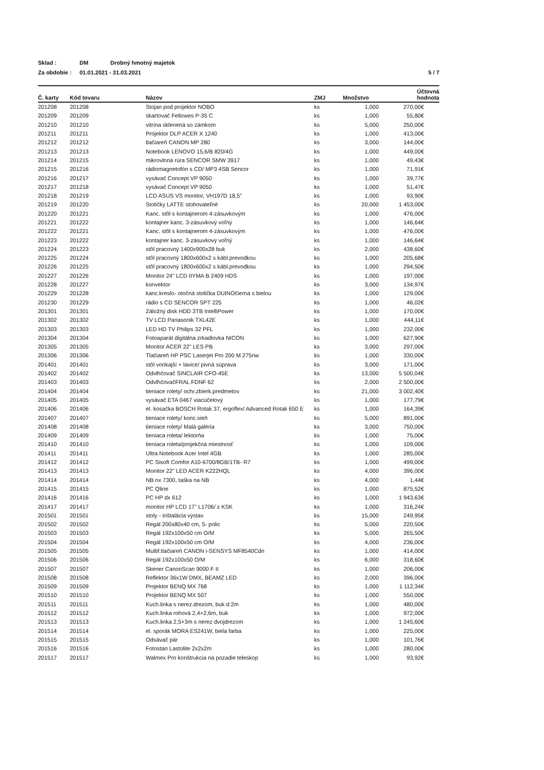Sklad : DM Drobný hmotný majetok
Za obdobie : 01.01.2021 - 31.03.2021 5 / 7
| Č. karty | Kód tovaru | Názov | ZMJ | Množstvo | Účtovná hodnota |
| --- | --- | --- | --- | --- | --- |
| 201208 | 201208 | Stojan pod projektor NOBO | ks | 1,000 | 270,00€ |
| 201209 | 201209 | skartovač Fellowes P-35 C | ks | 1,000 | 55,80€ |
| 201210 | 201210 | vitrína sklenená so zámkom | ks | 5,000 | 250,00€ |
| 201211 | 201211 | Projektor DLP ACER X 1240 | ks | 1,000 | 413,00€ |
| 201212 | 201212 | tlačiareň CANON MP 280 | ks | 3,000 | 144,00€ |
| 201213 | 201213 | Notebook LENOVO 15,6/B 820/4G | ks | 1,000 | 449,00€ |
| 201214 | 201215 | mikrovlnná rúra SENCOR SMW 3917 | ks | 1,000 | 49,43€ |
| 201215 | 201216 | rádiomagnetofón s CD/ MP3 4SB Sencor | ks | 1,000 | 71,91€ |
| 201216 | 201217 | vysávač Concept VP 9050 | ks | 1,000 | 39,77€ |
| 201217 | 201218 | vysávač Concept VP 9050 | ks | 1,000 | 51,47€ |
| 201218 | 201219 | LCD ASUS VS monitor, VH197D 18,5" | ks | 1,000 | 93,90€ |
| 201219 | 201220 | Stoličky LATTE stohovateľné | ks | 20,000 | 1 453,00€ |
| 201220 | 201221 | Kanc. stôl s kontajnerom 4-zásuvkovým | ks | 1,000 | 476,00€ |
| 201221 | 201222 | kontajner kanc. 3-zásuvkový voľný | ks | 1,000 | 146,64€ |
| 201222 | 201221 | Kanc. stôl s kontajnerom 4-zásuvkovým | ks | 1,000 | 476,00€ |
| 201223 | 201222 | kontajner kanc. 3-zásuvkový voľný | ks | 1,000 | 146,64€ |
| 201224 | 201223 | stôl pracovný 1400x900x28 buk | ks | 2,000 | 438,60€ |
| 201225 | 201224 | stôl pracovný 1800x600x2 s kábl.prevodkou | ks | 1,000 | 205,68€ |
| 201226 | 201225 | stôl pracovný 1800x600x2 s kábl.prevodkou | ks | 1,000 | 294,50€ |
| 201227 | 201226 | Monitor 24" LCD IIYMA B 2409 HDS | ks | 1,000 | 197,00€ |
| 201228 | 201227 | konvektor | ks | 3,000 | 134,97€ |
| 201229 | 201228 | kanc.kreslo- otočná stolička DUINOčierna s bielou | ks | 1,000 | 129,00€ |
| 201230 | 201229 | rádio s CD SENCOR SPT 225 | ks | 1,000 | 46,02€ |
| 201301 | 201301 | Záložný disk HDD 3TB IntelliPower | ks | 1,000 | 170,00€ |
| 201302 | 201302 | TV LCD Panasonik TXL42E | ks | 1,000 | 444,11€ |
| 201303 | 201303 | LED HD TV Philips 32 PFL | ks | 1,000 | 232,00€ |
| 201304 | 201304 | Fotoaparát digitálna zrkadlovka NICON | ks | 1,000 | 627,90€ |
| 201305 | 201305 | Monitor ACER 22" LES PB | ks | 3,000 | 297,00€ |
| 201306 | 201306 | Tlačiareň HP PSC Laserjet Pro 200 M 275nw | ks | 1,000 | 330,00€ |
| 201401 | 201401 | stôl vonkajší + lavice/ pivná súprava | ks | 3,000 | 171,00€ |
| 201402 | 201402 | Odvlhčovač SINCLAIR CFO-45E | ks | 13,000 | 5 500,04€ |
| 201403 | 201403 | OdvlhčovačFRAL FDNF 62 | ks | 2,000 | 2 500,00€ |
| 201404 | 201404 | tieniace rolety/ ochr.zbierk.predmetov | ks | 21,000 | 3 002,40€ |
| 201405 | 201405 | vysávač ETA 0467 viacúčelový | ks | 1,000 | 177,79€ |
| 201406 | 201406 | el. kosačka BOSCH Rotak 37, ergoflex/ Advanced Rotak 650 E | ks | 1,000 | 164,39€ |
| 201407 | 201407 | tieniace rolety/ konc.sieň | ks | 5,000 | 891,00€ |
| 201408 | 201408 | tieniace rolety/ Malá galéria | ks | 3,000 | 750,00€ |
| 201409 | 201409 | tieniaca roleta/ lektorňa | ks | 1,000 | 75,00€ |
| 201410 | 201410 | tieniaca roleta/projekčná miestnosť | ks | 1,000 | 109,00€ |
| 201411 | 201411 | Ultra Notebook Acer Intel 4GB | ks | 1,000 | 285,00€ |
| 201412 | 201412 | PC Sisoft Comfor A10-6700/8GB/1TB- R7 | ks | 1,000 | 499,00€ |
| 201413 | 201413 | Monitor 22" LED ACER K222HQL | ks | 4,000 | 396,00€ |
| 201414 | 201414 | NB nx 7300, taška na NB | ks | 4,000 | 1,44€ |
| 201415 | 201415 | PC Qline | ks | 1,000 | 875,52€ |
| 201416 | 201416 | PC HP dx 612 | ks | 1,000 | 1 943,63€ |
| 201417 | 201417 | monitor HP LCD 17" L1706/ z KSK | ks | 1,000 | 316,24€ |
| 201501 | 201501 | stoly - inštalácia výstav | ks | 15,000 | 249,95€ |
| 201502 | 201502 | Regál 200x80x40 cm, 5- polic | ks | 5,000 | 220,50€ |
| 201503 | 201503 | Regál 192x100x50 cm O/M | ks | 5,000 | 265,50€ |
| 201504 | 201504 | Regál 192x100x50 cm O/M | ks | 4,000 | 236,00€ |
| 201505 | 201505 | Multif.tlačiareň CANON i-SENSYS MF8540Cdn | ks | 1,000 | 414,00€ |
| 201506 | 201506 | Regál 192x100x50 O/M | ks | 6,000 | 318,60€ |
| 201507 | 201507 | Skener CanonScan 9000 F II | ks | 1,000 | 206,00€ |
| 201508 | 201508 | Reflektor 36x1W DMX, BEAMZ LED | ks | 2,000 | 396,00€ |
| 201509 | 201509 | Projektor BENQ MX 768 | ks | 1,000 | 1 112,34€ |
| 201510 | 201510 | Projektor BENQ MX 507 | ks | 1,000 | 550,00€ |
| 201511 | 201511 | Kuch.linka s nerez.drezom, buk d:2m | ks | 1,000 | 480,00€ |
| 201512 | 201512 | Kuch.linka rohová 2,4+2,6m, buk | ks | 1,000 | 972,00€ |
| 201513 | 201513 | Kuch.linka 2,5+3m s nerez dvojdrezom | ks | 1,000 | 1 245,60€ |
| 201514 | 201514 | el. sporák MORA ES241W, biela farba | ks | 1,000 | 225,00€ |
| 201515 | 201515 | Odsávač pár | ks | 1,000 | 101,76€ |
| 201516 | 201516 | Fotostan Lastolite 2x2x2m | ks | 1,000 | 280,00€ |
| 201517 | 201517 | Walmex Pro konštrukcia na pozadie teleskop | ks | 1,000 | 93,92€ |